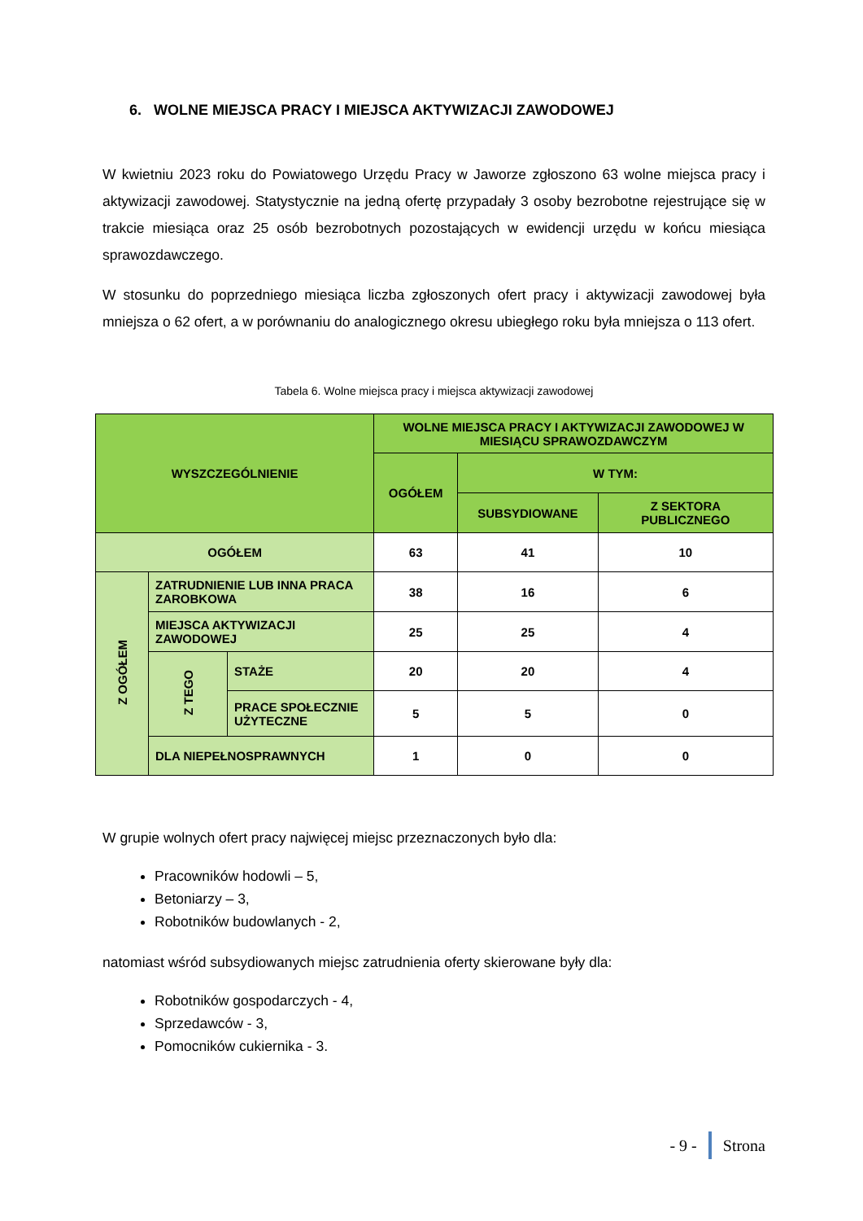6. WOLNE MIEJSCA PRACY I MIEJSCA AKTYWIZACJI ZAWODOWEJ
W kwietniu 2023 roku do Powiatowego Urzędu Pracy w Jaworze zgłoszono 63 wolne miejsca pracy i aktywizacji zawodowej. Statystycznie na jedną ofertę przypadały 3 osoby bezrobotne rejestrujące się w trakcie miesiąca oraz 25 osób bezrobotnych pozostających w ewidencji urzędu w końcu miesiąca sprawozdawczego.
W stosunku do poprzedniego miesiąca liczba zgłoszonych ofert pracy i aktywizacji zawodowej była mniejsza o 62 ofert, a w porównaniu do analogicznego okresu ubiegłego roku była mniejsza o 113 ofert.
Tabela 6. Wolne miejsca pracy i miejsca aktywizacji zawodowej
| WYSZCZEGÓLNIENIE | | | WOLNE MIEJSCA PRACY I AKTYWIZACJI ZAWODOWEJ W MIESIĄCU SPRAWOZDAWCZYM | | |
| --- | --- | --- | --- | --- | --- |
| | | | OGÓŁEM | W TYM: | |
| | | | | SUBSYDIOWANE | Z SEKTORA PUBLICZNEGO |
| OGÓŁEM | | | 63 | 41 | 10 |
| Z OGÓŁEM | ZATRUDNIENIE LUB INNA PRACA ZAROBKOWA | | 38 | 16 | 6 |
| | MIEJSCA AKTYWIZACJI ZAWODOWEJ | | 25 | 25 | 4 |
| | Z TEGO | STAŻE | 20 | 20 | 4 |
| | | PRACE SPOŁECZNIE UŻYTECZNE | 5 | 5 | 0 |
| | DLA NIEPEŁNOSPRAWNYCH | | 1 | 0 | 0 |
W grupie wolnych ofert pracy najwięcej miejsc przeznaczonych było dla:
Pracowników hodowli – 5,
Betoniarzy – 3,
Robotników budowlanych - 2,
natomiast wśród subsydiowanych miejsc zatrudnienia oferty skierowane były dla:
Robotników gospodarczych - 4,
Sprzedawców - 3,
Pomocników cukiernika - 3.
- 9 - Strona